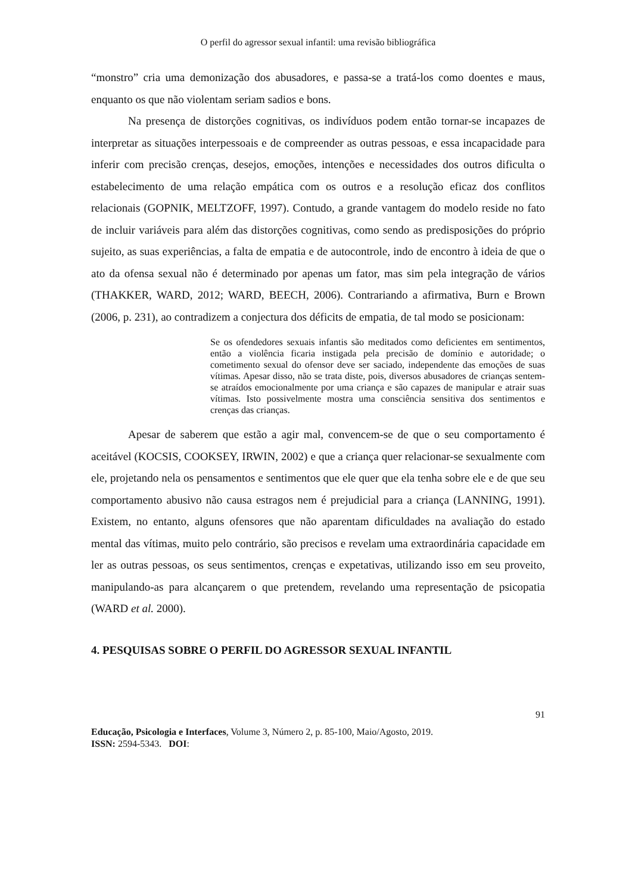O perfil do agressor sexual infantil: uma revisão bibliográfica
“monstro” cria uma demonização dos abusadores, e passa-se a tratá-los como doentes e maus, enquanto os que não violentam seriam sadios e bons.
Na presença de distorções cognitivas, os indivíduos podem então tornar-se incapazes de interpretar as situações interpessoais e de compreender as outras pessoas, e essa incapacidade para inferir com precisão crenças, desejos, emoções, intenções e necessidades dos outros dificulta o estabelecimento de uma relação empática com os outros e a resolução eficaz dos conflitos relacionais (GOPNIK, MELTZOFF, 1997). Contudo, a grande vantagem do modelo reside no fato de incluir variáveis para além das distorções cognitivas, como sendo as predisposições do próprio sujeito, as suas experiências, a falta de empatia e de autocontrole, indo de encontro à ideia de que o ato da ofensa sexual não é determinado por apenas um fator, mas sim pela integração de vários (THAKKER, WARD, 2012; WARD, BEECH, 2006). Contrariando a afirmativa, Burn e Brown (2006, p. 231), ao contradizem a conjectura dos déficits de empatia, de tal modo se posicionam:
Se os ofendedores sexuais infantis são meditados como deficientes em sentimentos, então a violência ficaria instigada pela precisão de domínio e autoridade; o cometimento sexual do ofensor deve ser saciado, independente das emoções de suas vítimas. Apesar disso, não se trata diste, pois, diversos abusadores de crianças sentem-se atraídos emocionalmente por uma criança e são capazes de manipular e atrair suas vítimas. Isto possivelmente mostra uma consciência sensitiva dos sentimentos e crenças das crianças.
Apesar de saberem que estão a agir mal, convencem-se de que o seu comportamento é aceitável (KOCSIS, COOKSEY, IRWIN, 2002) e que a criança quer relacionar-se sexualmente com ele, projetando nela os pensamentos e sentimentos que ele quer que ela tenha sobre ele e de que seu comportamento abusivo não causa estragos nem é prejudicial para a criança (LANNING, 1991). Existem, no entanto, alguns ofensores que não aparentam dificuldades na avaliação do estado mental das vítimas, muito pelo contrário, são precisos e revelam uma extraordinária capacidade em ler as outras pessoas, os seus sentimentos, crenças e expetativas, utilizando isso em seu proveito, manipulando-as para alcançarem o que pretendem, revelando uma representação de psicopatia (WARD et al. 2000).
4. PESQUISAS SOBRE O PERFIL DO AGRESSOR SEXUAL INFANTIL
91
Educação, Psicologia e Interfaces, Volume 3, Número 2, p. 85-100, Maio/Agosto, 2019.
ISSN: 2594-5343. DOI: